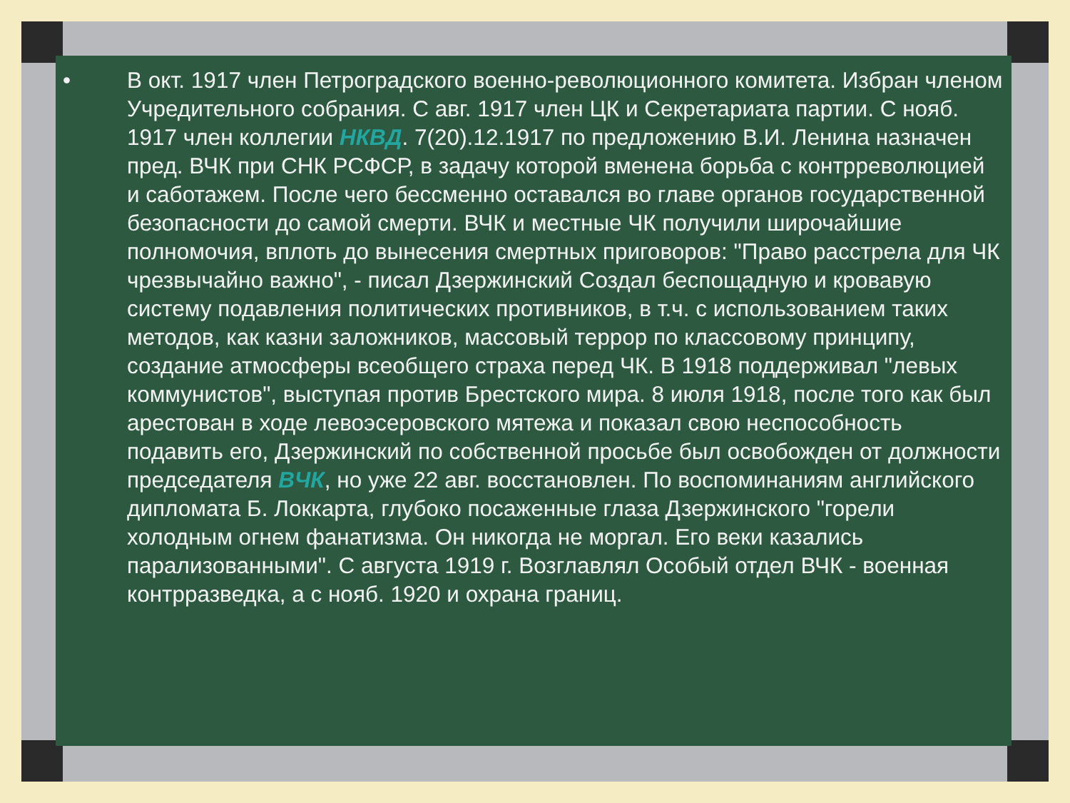• В окт. 1917 член Петроградского военно-революционного комитета. Избран членом Учредительного собрания. С авг. 1917 член ЦК и Секретариата партии. С нояб. 1917 член коллегии НКВД. 7(20).12.1917 по предложению В.И. Ленина назначен пред. ВЧК при СНК РСФСР, в задачу которой вменена борьба с контрреволюцией и саботажем. После чего бессменно оставался во главе органов государственной безопасности до самой смерти. ВЧК и местные ЧК получили широчайшие полномочия, вплоть до вынесения смертных приговоров: "Право расстрела для ЧК чрезвычайно важно", - писал Дзержинский Создал беспощадную и кровавую систему подавления политических противников, в т.ч. с использованием таких методов, как казни заложников, массовый террор по классовому принципу, создание атмосферы всеобщего страха перед ЧК. В 1918 поддерживал "левых коммунистов", выступая против Брестского мира. 8 июля 1918, после того как был арестован в ходе левоэсеровского мятежа и показал свою неспособность подавить его, Дзержинский по собственной просьбе был освобожден от должности председателя ВЧК, но уже 22 авг. восстановлен. По воспоминаниям английского дипломата Б. Локкарта, глубоко посаженные глаза Дзержинского "горели холодным огнем фанатизма. Он никогда не моргал. Его веки казались парализованными". С августа 1919 г. Возглавлял Особый отдел ВЧК - военная контрразведка, а с нояб. 1920 и охрана границ.